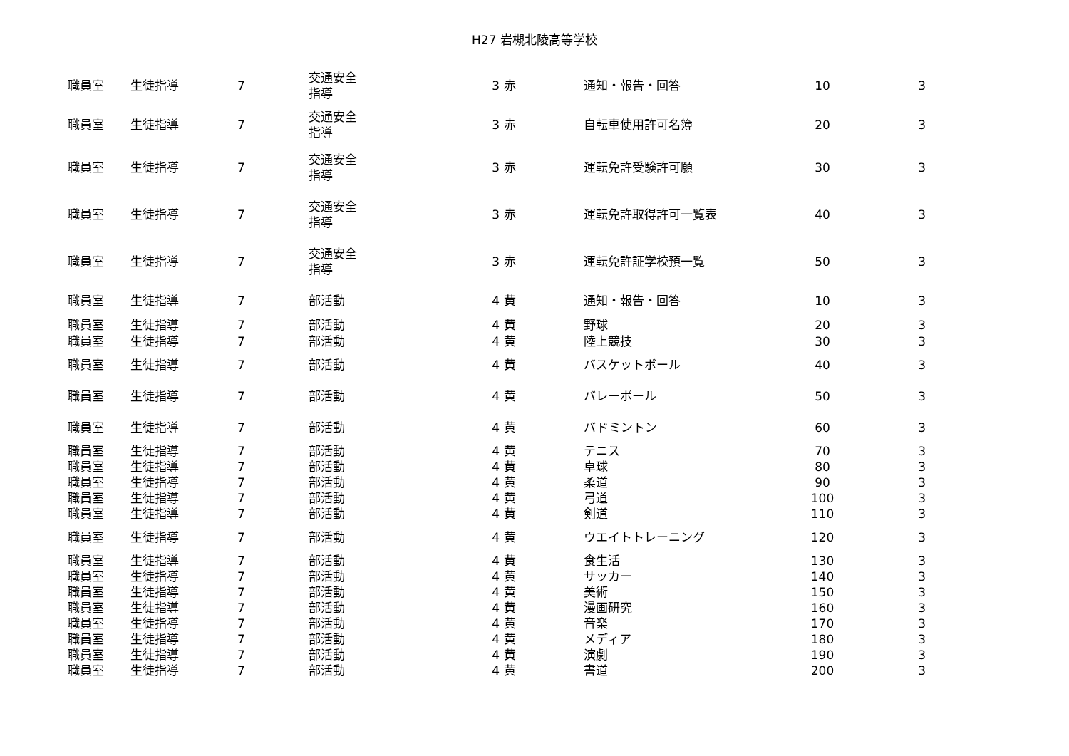H27 岩槻北陵高等学校
| 職員室 | 生徒指導 | 7 | 交通安全 指導 | 3 | 赤 | 通知・報告・回答 | 10 | 3 |
| 職員室 | 生徒指導 | 7 | 交通安全 指導 | 3 | 赤 | 自転車使用許可名簿 | 20 | 3 |
| 職員室 | 生徒指導 | 7 | 交通安全 指導 | 3 | 赤 | 運転免許受験許可願 | 30 | 3 |
| 職員室 | 生徒指導 | 7 | 交通安全 指導 | 3 | 赤 | 運転免許取得許可一覧表 | 40 | 3 |
| 職員室 | 生徒指導 | 7 | 交通安全 指導 | 3 | 赤 | 運転免許証学校預一覧 | 50 | 3 |
| 職員室 | 生徒指導 | 7 | 部活動 | 4 | 黄 | 通知・報告・回答 | 10 | 3 |
| 職員室 | 生徒指導 | 7 | 部活動 | 4 | 黄 | 野球 | 20 | 3 |
| 職員室 | 生徒指導 | 7 | 部活動 | 4 | 黄 | 陸上競技 | 30 | 3 |
| 職員室 | 生徒指導 | 7 | 部活動 | 4 | 黄 | バスケットボール | 40 | 3 |
| 職員室 | 生徒指導 | 7 | 部活動 | 4 | 黄 | バレーボール | 50 | 3 |
| 職員室 | 生徒指導 | 7 | 部活動 | 4 | 黄 | バドミントン | 60 | 3 |
| 職員室 | 生徒指導 | 7 | 部活動 | 4 | 黄 | テニス | 70 | 3 |
| 職員室 | 生徒指導 | 7 | 部活動 | 4 | 黄 | 卓球 | 80 | 3 |
| 職員室 | 生徒指導 | 7 | 部活動 | 4 | 黄 | 柔道 | 90 | 3 |
| 職員室 | 生徒指導 | 7 | 部活動 | 4 | 黄 | 弓道 | 100 | 3 |
| 職員室 | 生徒指導 | 7 | 部活動 | 4 | 黄 | 剣道 | 110 | 3 |
| 職員室 | 生徒指導 | 7 | 部活動 | 4 | 黄 | ウエイトトレーニング | 120 | 3 |
| 職員室 | 生徒指導 | 7 | 部活動 | 4 | 黄 | 食生活 | 130 | 3 |
| 職員室 | 生徒指導 | 7 | 部活動 | 4 | 黄 | サッカー | 140 | 3 |
| 職員室 | 生徒指導 | 7 | 部活動 | 4 | 黄 | 美術 | 150 | 3 |
| 職員室 | 生徒指導 | 7 | 部活動 | 4 | 黄 | 漫画研究 | 160 | 3 |
| 職員室 | 生徒指導 | 7 | 部活動 | 4 | 黄 | 音楽 | 170 | 3 |
| 職員室 | 生徒指導 | 7 | 部活動 | 4 | 黄 | メディア | 180 | 3 |
| 職員室 | 生徒指導 | 7 | 部活動 | 4 | 黄 | 演劇 | 190 | 3 |
| 職員室 | 生徒指導 | 7 | 部活動 | 4 | 黄 | 書道 | 200 | 3 |